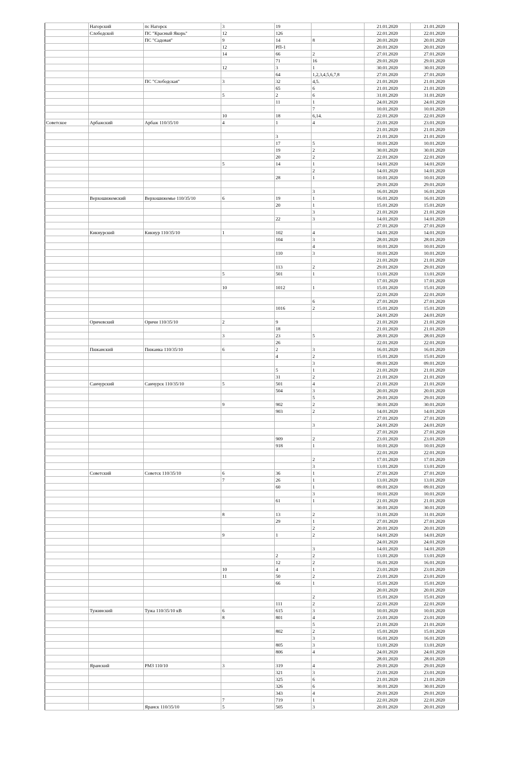| | Нагорский | пс Нагорск | 3 | 19 | | 21.01.2020 | 21.01.2020 |
| | Слободской | ПС "Красный Якорь" | 12 | 126 | | 22.01.2020 | 22.01.2020 |
| | | ПС "Садовая" | 9 | 14 | 8 | 20.01.2020 | 20.01.2020 |
| | | | 12 | РП-1 | | 20.01.2020 | 20.01.2020 |
| | | | 14 | 66 | 2 | 27.01.2020 | 27.01.2020 |
| | | | | 71 | 16 | 29.01.2020 | 29.01.2020 |
| | | | 12 | 3 | 1 | 30.01.2020 | 30.01.2020 |
| | | | | 64 | 1,2,3,4,5,6,7,8 | 27.01.2020 | 27.01.2020 |
| | | ПС "Слободская" | 3 | 32 | 4,5. | 21.01.2020 | 21.01.2020 |
| | | | | 65 | 6 | 21.01.2020 | 21.01.2020 |
| | | | 5 | 2 | 6 | 31.01.2020 | 31.01.2020 |
| | | | | 11 | 1 | 24.01.2020 | 24.01.2020 |
| | | | | | 7 | 10.01.2020 | 10.01.2020 |
| | | | 10 | 18 | 6,14. | 22.01.2020 | 22.01.2020 |
| Советское | Арбажский | Арбаж 110/35/10 | 4 | 1 | 4 | 23.01.2020 | 23.01.2020 |
| | | | | | | 21.01.2020 | 21.01.2020 |
| | | | | 3 | | 21.01.2020 | 21.01.2020 |
| | | | | 17 | 5 | 10.01.2020 | 10.01.2020 |
| | | | | 19 | 2 | 30.01.2020 | 30.01.2020 |
| | | | | 20 | 2 | 22.01.2020 | 22.01.2020 |
| | | | 5 | 14 | 1 | 14.01.2020 | 14.01.2020 |
| | | | | | 2 | 14.01.2020 | 14.01.2020 |
| | | | | 28 | 1 | 10.01.2020 | 10.01.2020 |
| | | | | | | 29.01.2020 | 29.01.2020 |
| | | | | | 3 | 16.01.2020 | 16.01.2020 |
| | Верхошижемский | Верхошижемье 110/35/10 | 6 | 19 | 1 | 16.01.2020 | 16.01.2020 |
| | | | | 20 | 1 | 15.01.2020 | 15.01.2020 |
| | | | | | 3 | 21.01.2020 | 21.01.2020 |
| | | | | 22 | 3 | 14.01.2020 | 14.01.2020 |
| | | | | | | 27.01.2020 | 27.01.2020 |
| | Кикнурский | Кикнур 110/35/10 | 1 | 102 | 4 | 14.01.2020 | 14.01.2020 |
| | | | | 104 | 3 | 28.01.2020 | 28.01.2020 |
| | | | | | 4 | 10.01.2020 | 10.01.2020 |
| | | | | 110 | 3 | 10.01.2020 | 10.01.2020 |
| | | | | | | 21.01.2020 | 21.01.2020 |
| | | | | 113 | 2 | 29.01.2020 | 29.01.2020 |
| | | | 5 | 501 | 1 | 13.01.2020 | 13.01.2020 |
| | | | | | | 17.01.2020 | 17.01.2020 |
| | | | 10 | 1012 | 1 | 15.01.2020 | 15.01.2020 |
| | | | | | | 22.01.2020 | 22.01.2020 |
| | | | | | 6 | 27.01.2020 | 27.01.2020 |
| | | | | 1016 | 2 | 15.01.2020 | 15.01.2020 |
| | | | | | | 24.01.2020 | 24.01.2020 |
| | Оричевский | Оричи 110/35/10 | 2 | 9 | | 21.01.2020 | 21.01.2020 |
| | | | | 18 | | 21.01.2020 | 21.01.2020 |
| | | | 3 | 23 | 5 | 28.01.2020 | 28.01.2020 |
| | | | | 26 | | 22.01.2020 | 22.01.2020 |
| | Пижанский | Пижанка 110/35/10 | 6 | 2 | 3 | 16.01.2020 | 16.01.2020 |
| | | | | 4 | 2 | 15.01.2020 | 15.01.2020 |
| | | | | | 3 | 09.01.2020 | 09.01.2020 |
| | | | | 5 | 1 | 21.01.2020 | 21.01.2020 |
| | | | | 31 | 2 | 21.01.2020 | 21.01.2020 |
| | Санчурский | Санчурск 110/35/10 | 5 | 501 | 4 | 21.01.2020 | 21.01.2020 |
| | | | | 504 | 3 | 20.01.2020 | 20.01.2020 |
| | | | | | 5 | 29.01.2020 | 29.01.2020 |
| | | | 9 | 902 | 2 | 30.01.2020 | 30.01.2020 |
| | | | | 903 | 2 | 14.01.2020 | 14.01.2020 |
| | | | | | | 27.01.2020 | 27.01.2020 |
| | | | | | 3 | 24.01.2020 | 24.01.2020 |
| | | | | | | 27.01.2020 | 27.01.2020 |
| | | | | 909 | 2 | 23.01.2020 | 23.01.2020 |
| | | | | 918 | 1 | 10.01.2020 | 10.01.2020 |
| | | | | | | 22.01.2020 | 22.01.2020 |
| | | | | | 2 | 17.01.2020 | 17.01.2020 |
| | | | | | 3 | 13.01.2020 | 13.01.2020 |
| | Советский | Советск 110/35/10 | 6 | 36 | 1 | 27.01.2020 | 27.01.2020 |
| | | | 7 | 26 | 1 | 13.01.2020 | 13.01.2020 |
| | | | | 60 | 1 | 09.01.2020 | 09.01.2020 |
| | | | | | 3 | 10.01.2020 | 10.01.2020 |
| | | | | 61 | 1 | 21.01.2020 | 21.01.2020 |
| | | | | | | 30.01.2020 | 30.01.2020 |
| | | | 8 | 13 | 2 | 31.01.2020 | 31.01.2020 |
| | | | | 29 | 1 | 27.01.2020 | 27.01.2020 |
| | | | | | 2 | 20.01.2020 | 20.01.2020 |
| | | | 9 | 1 | 2 | 14.01.2020 | 14.01.2020 |
| | | | | | | 24.01.2020 | 24.01.2020 |
| | | | | | 3 | 14.01.2020 | 14.01.2020 |
| | | | | 2 | 2 | 13.01.2020 | 13.01.2020 |
| | | | | 12 | 2 | 16.01.2020 | 16.01.2020 |
| | | | 10 | 4 | 1 | 23.01.2020 | 23.01.2020 |
| | | | 11 | 50 | 2 | 23.01.2020 | 23.01.2020 |
| | | | | 66 | 1 | 15.01.2020 | 15.01.2020 |
| | | | | | | 20.01.2020 | 20.01.2020 |
| | | | | | 2 | 15.01.2020 | 15.01.2020 |
| | | | | 111 | 2 | 22.01.2020 | 22.01.2020 |
| | Тужинский | Тужа 110/35/10 кВ | 6 | 615 | 3 | 10.01.2020 | 10.01.2020 |
| | | | 8 | 801 | 4 | 23.01.2020 | 23.01.2020 |
| | | | | | 5 | 21.01.2020 | 21.01.2020 |
| | | | | 802 | 2 | 15.01.2020 | 15.01.2020 |
| | | | | | 3 | 16.01.2020 | 16.01.2020 |
| | | | | 805 | 3 | 13.01.2020 | 13.01.2020 |
| | | | | 806 | 4 | 24.01.2020 | 24.01.2020 |
| | | | | | | 28.01.2020 | 28.01.2020 |
| | Яранский | РМЗ 110/10 | 3 | 319 | 4 | 29.01.2020 | 29.01.2020 |
| | | | | 321 | 3 | 23.01.2020 | 23.01.2020 |
| | | | | 325 | 6 | 21.01.2020 | 21.01.2020 |
| | | | | 326 | 6 | 30.01.2020 | 30.01.2020 |
| | | | | 343 | 4 | 29.01.2020 | 29.01.2020 |
| | | | 7 | 719 | 1 | 22.01.2020 | 22.01.2020 |
| | | Яранск 110/35/10 | 5 | 505 | 3 | 20.01.2020 | 20.01.2020 |